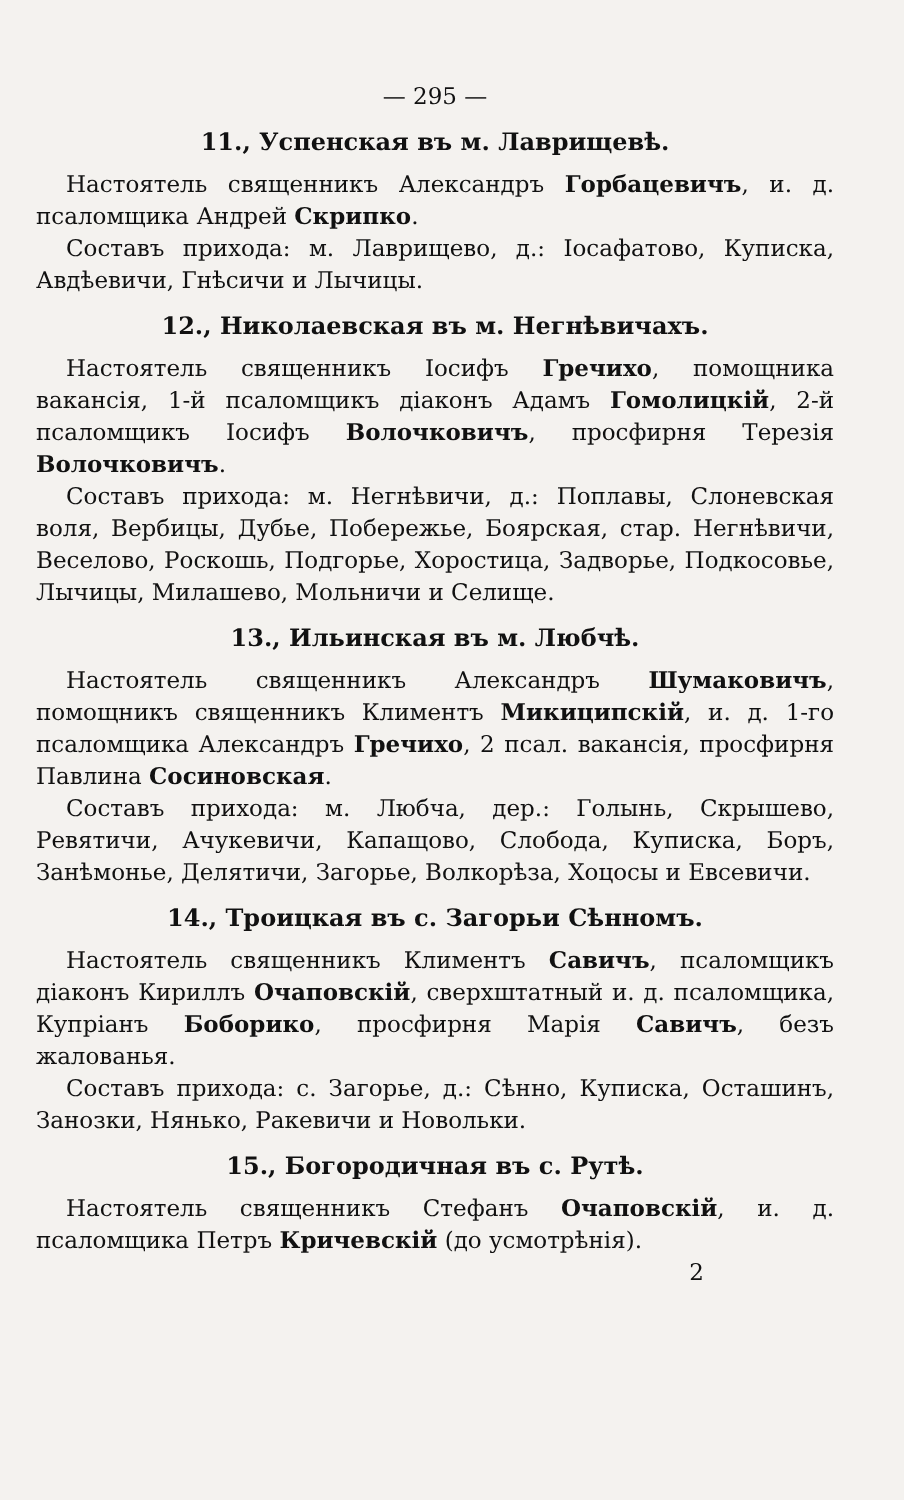— 295 —
11., Успенская въ м. Лаврищевѣ.
Настоятель священникъ Александръ Горбацевичъ, и. д. псаломщика Андрей Скрипко.
Составъ прихода: м. Лаврищево, д.: Іосафатово, Куписка, Авдѣевичи, Гнѣсичи и Лычицы.
12., Николаевская въ м. Негнѣвичахъ.
Настоятель священникъ Іосифъ Гречихо, помощника вакансія, 1-й псаломщикъ діаконъ Адамъ Гомолицкій, 2-й псаломщикъ Іосифъ Волочковичъ, просфирня Терезія Волочковичъ.
Составъ прихода: м. Негнѣвичи, д.: Поплавы, Слоневская воля, Вербицы, Дубье, Побережье, Боярская, стар. Негнѣвичи, Веселово, Роскошь, Подгорье, Хоростица, Задворье, Подкосовье, Лычицы, Милашево, Мольничи и Селище.
13., Ильинская въ м. Любчѣ.
Настоятель священникъ Александръ Шумаковичъ, помощникъ священникъ Климентъ Микиципскій, и. д. 1-го псаломщика Александръ Гречихо, 2 псал. вакансія, просфирня Павлина Сосиновская.
Составъ прихода: м. Любча, дер.: Голынь, Скрышево, Ревятичи, Ачукевичи, Капащово, Слобода, Куписка, Боръ, Занѣмонье, Делятичи, Загорье, Волкорѣза, Хоцосы и Евсевичи.
14., Троицкая въ с. Загорьи Сѣнномъ.
Настоятель священникъ Климентъ Савичъ, псаломщикъ діаконъ Кириллъ Очаповскій, сверхштатный и. д. псаломщика, Купріанъ Боборико, просфирня Марія Савичъ, безъ жалованья.
Составъ прихода: с. Загорье, д.: Сѣнно, Куписка, Осташинъ, Занозки, Нянько, Ракевичи и Новольки.
15., Богородичная въ с. Рутѣ.
Настоятель священникъ Стефанъ Очаповскій, и. д. псаломщика Петръ Кричевскій (до усмотрѣнія).
2